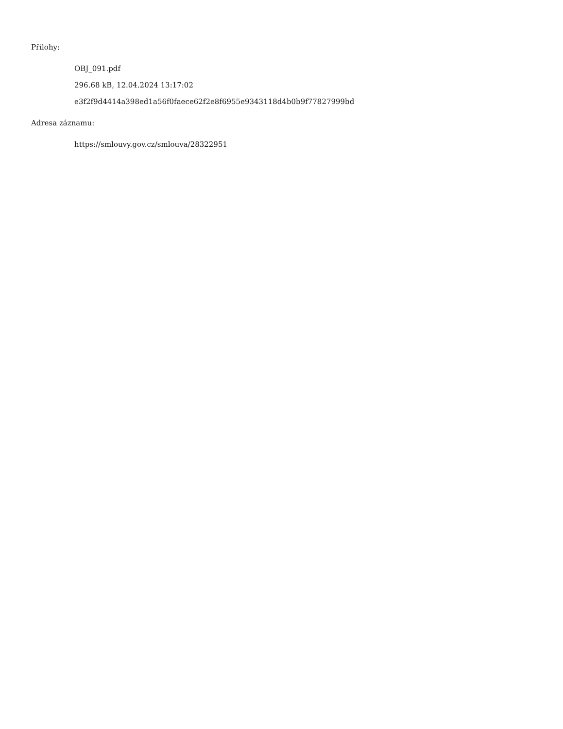Přílohy:
OBJ_091.pdf
296.68 kB, 12.04.2024 13:17:02
e3f2f9d4414a398ed1a56f0faece62f2e8f6955e9343118d4b0b9f77827999bd
Adresa záznamu:
https://smlouvy.gov.cz/smlouva/28322951